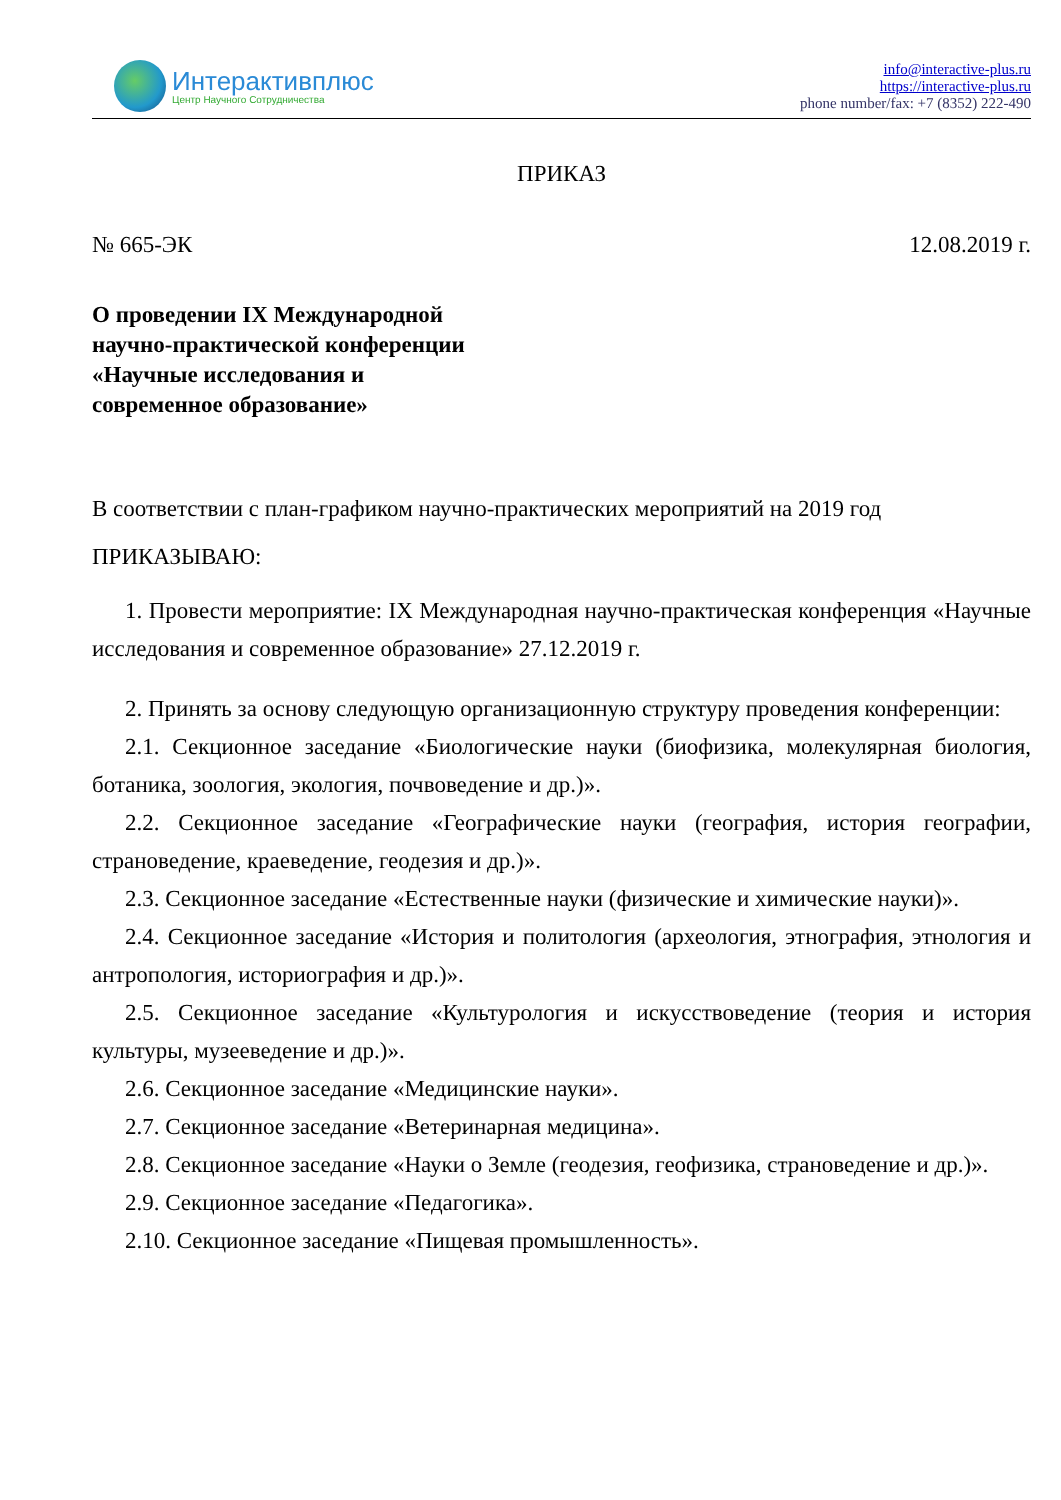Интерактивплюс
Центр Научного Сотрудничества
info@interactive-plus.ru
https://interactive-plus.ru
phone number/fax: +7 (8352) 222-490
ПРИКАЗ
№ 665-ЭК 12.08.2019 г.
О проведении IX Международной
научно-практической конференции
«Научные исследования и
современное образование»
В соответствии с план-графиком научно-практических мероприятий на 2019 год
ПРИКАЗЫВАЮ:
1. Провести мероприятие: IX Международная научно-практическая конференция «Научные исследования и современное образование» 27.12.2019 г.
2. Принять за основу следующую организационную структуру проведения конференции:
2.1. Секционное заседание «Биологические науки (биофизика, молекулярная биология, ботаника, зоология, экология, почвоведение и др.)».
2.2. Секционное заседание «Географические науки (география, история географии, страноведение, краеведение, геодезия и др.)».
2.3. Секционное заседание «Естественные науки (физические и химические науки)».
2.4. Секционное заседание «История и политология (археология, этнография, этнология и антропология, историография и др.)».
2.5. Секционное заседание «Культурология и искусствоведение (теория и история культуры, музееведение и др.)».
2.6. Секционное заседание «Медицинские науки».
2.7. Секционное заседание «Ветеринарная медицина».
2.8. Секционное заседание «Науки о Земле (геодезия, геофизика, страноведение и др.)».
2.9. Секционное заседание «Педагогика».
2.10. Секционное заседание «Пищевая промышленность».